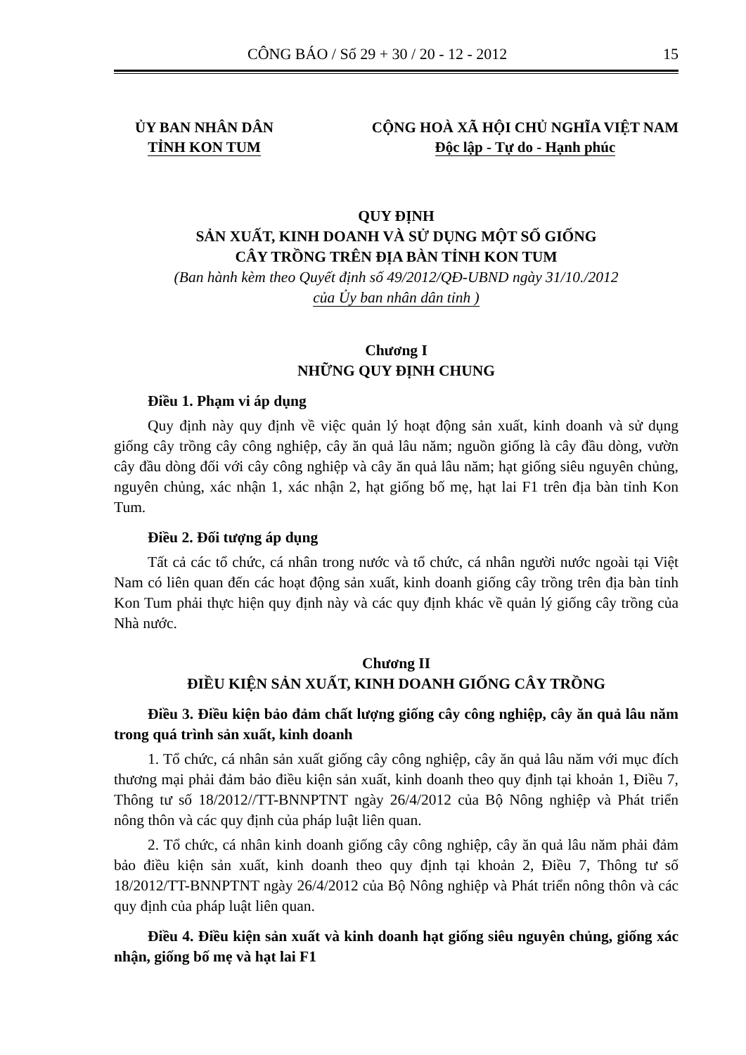CÔNG BÁO / Số 29 + 30 / 20 - 12 - 2012 15
ỦY BAN NHÂN DÂN
TỈNH KON TUM
CỘNG HOÀ XÃ HỘI CHỦ NGHĨA VIỆT NAM
Độc lập - Tự do - Hạnh phúc
QUY ĐỊNH
SẢN XUẤT, KINH DOANH VÀ SỬ DỤNG MỘT SỐ GIỐNG
CÂY TRỒNG TRÊN ĐỊA BÀN TỈNH KON TUM
(Ban hành kèm theo Quyết định số 49/2012/QĐ-UBND ngày 31/10./2012
của Ủy ban nhân dân tỉnh )
Chương I
NHỮNG QUY ĐỊNH CHUNG
Điều 1. Phạm vi áp dụng
Quy định này quy định về việc quản lý hoạt động sản xuất, kinh doanh và sử dụng giống cây trồng cây công nghiệp, cây ăn quả lâu năm; nguồn giống là cây đầu dòng, vườn cây đầu dòng đối với cây công nghiệp và cây ăn quả lâu năm; hạt giống siêu nguyên chủng, nguyên chủng, xác nhận 1, xác nhận 2, hạt giống bố mẹ, hạt lai F1 trên địa bàn tỉnh Kon Tum.
Điều 2. Đối tượng áp dụng
Tất cả các tổ chức, cá nhân trong nước và tổ chức, cá nhân người nước ngoài tại Việt Nam có liên quan đến các hoạt động sản xuất, kinh doanh giống cây trồng trên địa bàn tỉnh Kon Tum phải thực hiện quy định này và các quy định khác về quản lý giống cây trồng của Nhà nước.
Chương II
ĐIỀU KIỆN SẢN XUẤT, KINH DOANH GIỐNG CÂY TRỒNG
Điều 3. Điều kiện bảo đảm chất lượng giống cây công nghiệp, cây ăn quả lâu năm trong quá trình sản xuất, kinh doanh
1. Tổ chức, cá nhân sản xuất giống cây công nghiệp, cây ăn quả lâu năm với mục đích thương mại phải đảm bảo điều kiện sản xuất, kinh doanh theo quy định tại khoản 1, Điều 7, Thông tư số 18/2012//TT-BNNPTNT ngày 26/4/2012 của Bộ Nông nghiệp và Phát triển nông thôn và các quy định của pháp luật liên quan.
2. Tổ chức, cá nhân kinh doanh giống cây công nghiệp, cây ăn quả lâu năm phải đảm bảo điều kiện sản xuất, kinh doanh theo quy định tại khoản 2, Điều 7, Thông tư số 18/2012/TT-BNNPTNT ngày 26/4/2012 của Bộ Nông nghiệp và Phát triển nông thôn và các quy định của pháp luật liên quan.
Điều 4. Điều kiện sản xuất và kinh doanh hạt giống siêu nguyên chủng, giống xác nhận, giống bố mẹ và hạt lai F1